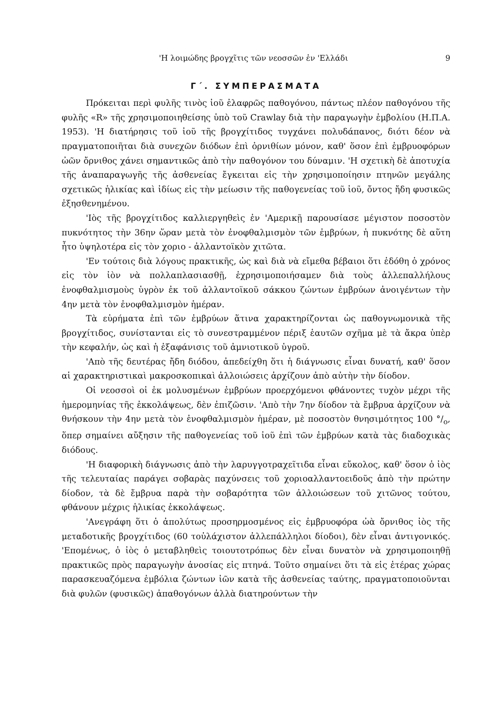'Η λοιμώδης βρογχῖτις τῶν νεοσσῶν ἐν 'Ελλάδι 9
Γ΄. ΣΥΜΠΕΡΑΣΜΑΤΑ
Πρόκειται περὶ φυλῆς τινὸς ἰοῦ ἐλαφρῶς παθογόνου, πάντως πλέον παθογόνου τῆς φυλῆς «R» τῆς χρησιμοποιηθείσης ὑπὸ τοῦ Crawlay διὰ τὴν παραγωγὴν ἐμβολίου (Η.Π.Α. 1953). 'Η διατήρησις τοῦ ἰοῦ τῆς βρογχίτιδος τυγχάνει πολυδάπανος, διότι δέον νὰ πραγματοποιῆται διὰ συνεχῶν διόδων ἐπὶ ὀρνιθίων μόνον, καθ' ὅσον ἐπὶ ἐμβρυοφόρων ὠῶν ὄρνιθος χάνει σημαντικῶς ἀπὸ τὴν παθογόνον του δύναμιν. 'Η σχετικὴ δὲ ἀποτυχία τῆς ἀναπαραγωγῆς τῆς ἀσθενείας ἔγκειται εἰς τὴν χρησιμοποίησιν πτηνῶν μεγάλης σχετικῶς ἡλικίας καὶ ἰδίως εἰς τὴν μείωσιν τῆς παθογενείας τοῦ ἰοῦ, ὄντος ἤδη φυσικῶς ἐξησθενημένου.
'Ιὸς τῆς βρογχίτιδος καλλιεργηθεὶς ἐν 'Αμερικῇ παρουσίασε μέγιστον ποσοστὸν πυκνότητος τὴν 36ην ὥραν μετὰ τὸν ἐνοφθαλμισμὸν τῶν ἐμβρύων, ἡ πυκνότης δὲ αὕτη ἦτο ὑψηλοτέρα εἰς τὸν χοριο - ἀλλαντοϊκὸν χιτῶτα.
'Εν τούτοις διὰ λόγους πρακτικῆς, ὡς καὶ διὰ νὰ εἴμεθα βέβαιοι ὅτι ἐδόθη ὁ χρόνος εἰς τὸν ἰὸν νὰ πολλαπλασιασθῇ, ἐχρησιμοποιήσαμεν διὰ τοὺς ἀλλεπαλλήλους ἐνοφθαλμισμοὺς ὑγρὸν ἐκ τοῦ ἀλλαντοϊκοῦ σάκκου ζώντων ἐμβρύων ἀνοιγέντων τὴν 4ην μετὰ τὸν ἐνοφθαλμισμὸν ἡμέραν.
Τὰ εὑρήματα ἐπὶ τῶν ἐμβρύων ἅτινα χαρακτηρίζονται ὡς παθογνωμονικὰ τῆς βρογχίτιδος, συνίστανται εἰς τὸ συνεστραμμένον πέριξ ἑαυτῶν σχῆμα μὲ τὰ ἄκρα ὑπὲρ τὴν κεφαλήν, ὡς καὶ ἡ ἐξαφάνισις τοῦ ἀμνιοτικοῦ ὑγροῦ.
'Απὸ τῆς δευτέρας ἤδη διόδου, ἀπεδείχθη ὅτι ἡ διάγνωσις εἶναι δυνατή, καθ' ὅσον αἱ χαρακτηριστικαὶ μακροσκοπικαὶ ἀλλοιώσεις ἀρχίζουν ἀπὸ αὐτὴν τὴν δίοδον.
Οἱ νεοσσοὶ οἱ ἐκ μολυσμένων ἐμβρύων προερχόμενοι φθάνοντες τυχὸν μέχρι τῆς ἡμερομηνίας τῆς ἐκκολάψεως, δὲν ἐπιζῶσιν. 'Απὸ τὴν 7ην δίοδον τὰ ἔμβρυα ἀρχίζουν νὰ θνήσκουν τὴν 4ην μετὰ τὸν ἐνοφθαλμισμὸν ἡμέραν, μὲ ποσοστὸν θνησιμότητος 100 °/<sub>o</sub>, ὅπερ σημαίνει αὔξησιν τῆς παθογενείας τοῦ ἰοῦ ἐπὶ τῶν ἐμβρύων κατὰ τὰς διαδοχικὰς διόδους.
'Η διαφορικὴ διάγνωσις ἀπὸ τὴν λαρυγγοτραχεῖτιδα εἶναι εὔκολος, καθ' ὅσον ὁ ἰὸς τῆς τελευταίας παράγει σοβαρὰς παχύνσεις τοῦ χοριοαλλαντοειδοῦς ἀπὸ τὴν πρώτην δίοδον, τὰ δὲ ἔμβρυα παρὰ τὴν σοβαρότητα τῶν ἀλλοιώσεων τοῦ χιτῶνος τούτου, φθάνουν μέχρις ἡλικίας ἐκκολάψεως.
'Ανεγράφη ὅτι ὁ ἀπολύτως προσηρμοσμένος εἰς ἐμβρυοφόρα ὠὰ ὄρνιθος ἰὸς τῆς μεταδοτικῆς βρογχίτιδος (60 τοὐλάχιστον ἀλλεπάλληλοι δίοδοι), δὲν εἶναι ἀντιγονικός. 'Επομένως, ὁ ἰὸς ὁ μεταβληθεὶς τοιουτοτρόπως δὲν εἶναι δυνατὸν νὰ χρησιμοποιηθῇ πρακτικῶς πρὸς παραγωγὴν ἀνοσίας εἰς πτηνά. Τοῦτο σημαίνει ὅτι τὰ εἰς ἑτέρας χώρας παρασκευαζόμενα ἐμβόλια ζώντων ἰῶν κατὰ τῆς ἀσθενείας ταύτης, πραγματοποιοῦνται διὰ φυλῶν (φυσικῶς) ἀπαθογόνων ἀλλὰ διατηρούντων τὴν